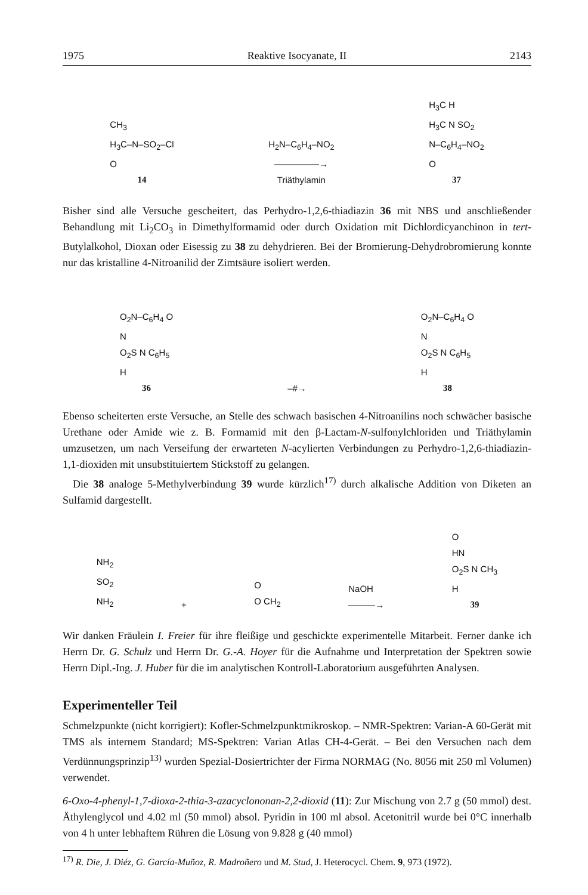1975 Reaktive Isocyanate, II 2143
CH<sub>3</sub>
H<sub>3</sub>C–N–SO<sub>2</sub>–Cl
O
14
H<sub>2</sub>N–C<sub>6</sub>H<sub>4</sub>–NO<sub>2</sub>
⎯⎯⎯⎯⎯→
Triäthylamin
H<sub>3</sub>C H
H<sub>3</sub>C N SO<sub>2</sub>
N–C<sub>6</sub>H<sub>4</sub>–NO<sub>2</sub>
O
37
Bisher sind alle Versuche gescheitert, das Perhydro-1,2,6-thiadiazin 36 mit NBS und anschließender Behandlung mit Li<sub>2</sub>CO<sub>3</sub> in Dimethylformamid oder durch Oxidation mit Dichlordicyanchinon in tert-Butylalkohol, Dioxan oder Eisessig zu 38 zu dehydrieren. Bei der Bromierung-Dehydrobromierung konnte nur das kristalline 4-Nitroanilid der Zimtsäure isoliert werden.
O<sub>2</sub>N–C<sub>6</sub>H<sub>4</sub> O
N
O<sub>2</sub>S N C<sub>6</sub>H<sub>5</sub>
H
36
–#→
O<sub>2</sub>N–C<sub>6</sub>H<sub>4</sub> O
N
O<sub>2</sub>S N C<sub>6</sub>H<sub>5</sub>
H
38
Ebenso scheiterten erste Versuche, an Stelle des schwach basischen 4-Nitroanilins noch schwächer basische Urethane oder Amide wie z. B. Formamid mit den β-Lactam-N-sulfonylchloriden und Triäthylamin umzusetzen, um nach Verseifung der erwarteten N-acylierten Verbindungen zu Perhydro-1,2,6-thiadiazin-1,1-dioxiden mit unsubstituiertem Stickstoff zu gelangen.
Die 38 analoge 5-Methylverbindung 39 wurde kürzlich<sup>17)</sup> durch alkalische Addition von Diketen an Sulfamid dargestellt.
NH<sub>2</sub>
SO<sub>2</sub>
NH<sub>2</sub>
+
O
O CH<sub>2</sub>
NaOH
⎯⎯⎯→
O
HN
O<sub>2</sub>S N CH<sub>3</sub>
H
39
Wir danken Fräulein I. Freier für ihre fleißige und geschickte experimentelle Mitarbeit. Ferner danke ich Herrn Dr. G. Schulz und Herrn Dr. G.-A. Hoyer für die Aufnahme und Interpretation der Spektren sowie Herrn Dipl.-Ing. J. Huber für die im analytischen Kontroll-Laboratorium ausgeführten Analysen.
Experimenteller Teil
Schmelzpunkte (nicht korrigiert): Kofler-Schmelzpunktmikroskop. – NMR-Spektren: Varian-A 60-Gerät mit TMS als internem Standard; MS-Spektren: Varian Atlas CH-4-Gerät. – Bei den Versuchen nach dem Verdünnungsprinzip<sup>13)</sup> wurden Spezial-Dosiertrichter der Firma NORMAG (No. 8056 mit 250 ml Volumen) verwendet.
6-Oxo-4-phenyl-1,7-dioxa-2-thia-3-azacyclononan-2,2-dioxid (11): Zur Mischung von 2.7 g (50 mmol) dest. Äthylenglycol und 4.02 ml (50 mmol) absol. Pyridin in 100 ml absol. Acetonitril wurde bei 0°C innerhalb von 4 h unter lebhaftem Rühren die Lösung von 9.828 g (40 mmol)
<sup>17)</sup> R. Die, J. Diéz, G. García-Muñoz, R. Madroñero und M. Stud, J. Heterocycl. Chem. 9, 973 (1972).